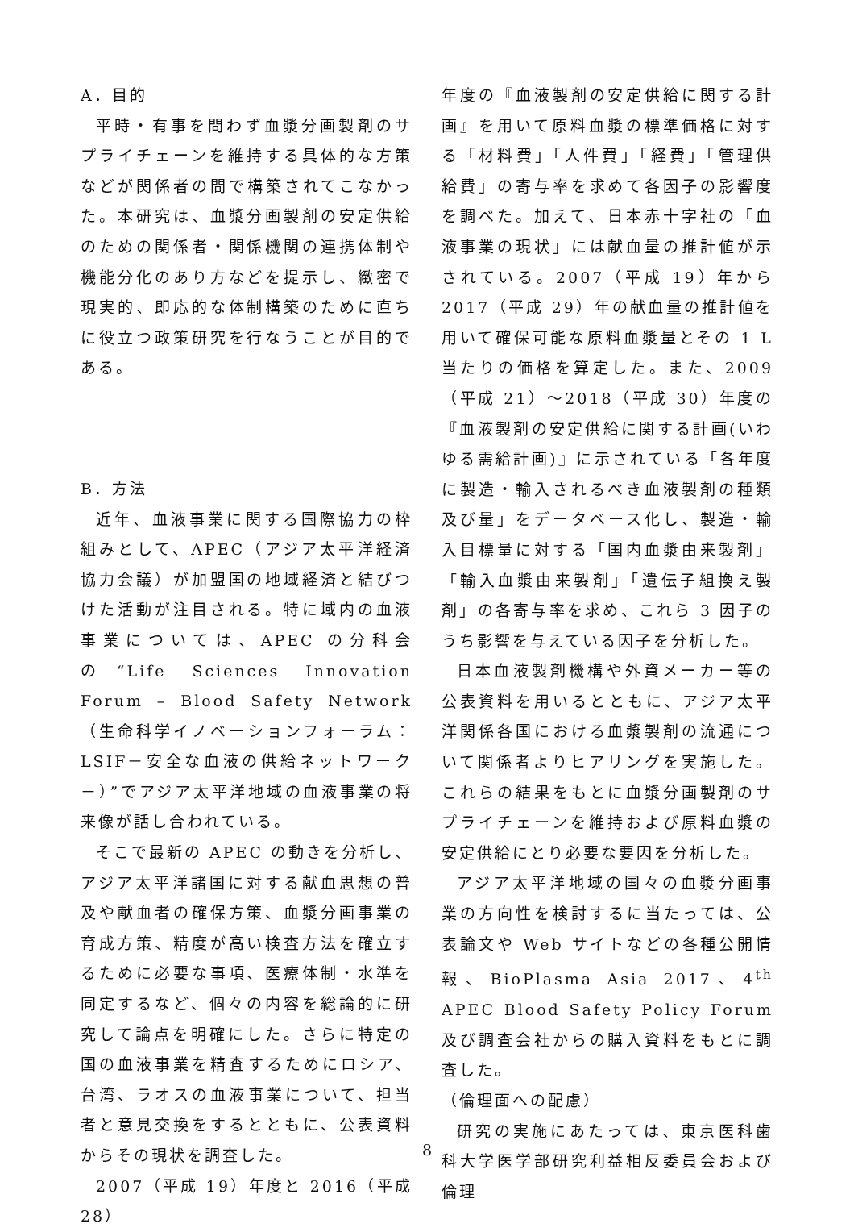A．目的
平時・有事を問わず血漿分画製剤のサプライチェーンを維持する具体的な方策などが関係者の間で構築されてこなかった。本研究は、血漿分画製剤の安定供給のための関係者・関係機関の連携体制や機能分化のあり方などを提示し、緻密で現実的、即応的な体制構築のために直ちに役立つ政策研究を行なうことが目的である。
B．方法
近年、血液事業に関する国際協力の枠組みとして、APEC（アジア太平洋経済協力会議）が加盟国の地域経済と結びつけた活動が注目される。特に域内の血液事業については、APEC の分科会の“Life Sciences Innovation Forum – Blood Safety Network（生命科学イノベーションフォーラム：LSIF－安全な血液の供給ネットワーク－）”でアジア太平洋地域の血液事業の将来像が話し合われている。
そこで最新の APEC の動きを分析し、アジア太平洋諸国に対する献血思想の普及や献血者の確保方策、血漿分画事業の育成方策、精度が高い検査方法を確立するために必要な事項、医療体制・水準を同定するなど、個々の内容を総論的に研究して論点を明確にした。さらに特定の国の血液事業を精査するためにロシア、台湾、ラオスの血液事業について、担当者と意見交換をするとともに、公表資料からその現状を調査した。
2007（平成 19）年度と 2016（平成 28）
年度の『血液製剤の安定供給に関する計画』を用いて原料血漿の標準価格に対する「材料費」「人件費」「経費」「管理供給費」の寄与率を求めて各因子の影響度を調べた。加えて、日本赤十字社の「血液事業の現状」には献血量の推計値が示されている。2007（平成 19）年から 2017（平成 29）年の献血量の推計値を用いて確保可能な原料血漿量とその 1 L 当たりの価格を算定した。また、2009（平成 21）～2018（平成 30）年度の『血液製剤の安定供給に関する計画(いわゆる需給計画)』に示されている「各年度に製造・輸入されるべき血液製剤の種類及び量」をデータベース化し、製造・輸入目標量に対する「国内血漿由来製剤」「輸入血漿由来製剤」「遺伝子組換え製剤」の各寄与率を求め、これら 3 因子のうち影響を与えている因子を分析した。
日本血液製剤機構や外資メーカー等の公表資料を用いるとともに、アジア太平洋関係各国における血漿製剤の流通について関係者よりヒアリングを実施した。これらの結果をもとに血漿分画製剤のサプライチェーンを維持および原料血漿の安定供給にとり必要な要因を分析した。
アジア太平洋地域の国々の血漿分画事業の方向性を検討するに当たっては、公表論文や Web サイトなどの各種公開情報、BioPlasma Asia 2017、4<sup>th</sup> APEC Blood Safety Policy Forum 及び調査会社からの購入資料をもとに調査した。
（倫理面への配慮）
研究の実施にあたっては、東京医科歯科大学医学部研究利益相反委員会および倫理
8